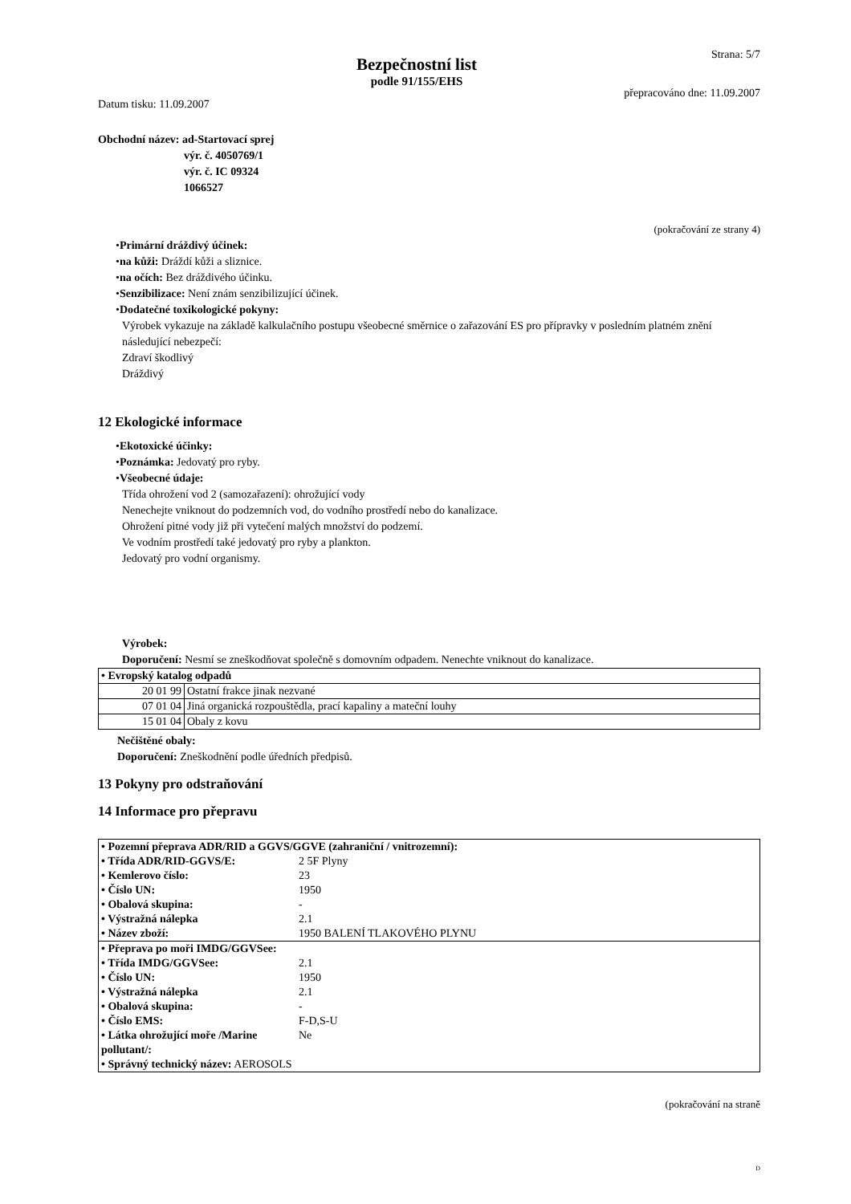Datum tisku: 11.09.2007
Bezpečnostní list
podle 91/155/EHS
Strana: 5/7
přepracováno dne: 11.09.2007
Obchodní název: ad-Startovací sprej
výr. č. 4050769/1
výr. č. IC 09324
1066527
(pokračování ze strany 4)
•Primární dráždivý účinek:
•na kůži: Dráždí kůži a sliznice.
•na očích: Bez dráždivého účinku.
•Senzibilizace: Není znám senzibilizující účinek.
•Dodatečné toxikologické pokyny:
Výrobek vykazuje na základě kalkulačního postupu všeobecné směrnice o zařazování ES pro přípravky v posledním platném znění následující nebezpečí:
Zdraví škodlivý
Dráždivý
12 Ekologické informace
•Ekotoxické účinky:
•Poznámka: Jedovatý pro ryby.
•Všeobecné údaje:
Třída ohrožení vod 2 (samozařazení): ohrožující vody
Nenechejte vniknout do podzemních vod, do vodního prostředí nebo do kanalizace.
Ohrožení pitné vody již při vytečení malých množství do podzemí.
Ve vodním prostředí také jedovatý pro ryby a plankton.
Jedovatý pro vodní organismy.
Výrobek:
Doporučení: Nesmí se zneškodňovat společně s domovním odpadem. Nenechte vniknout do kanalizace.
| • Evropský katalog odpadů | |
| 20 01 99 | Ostatní frakce jinak nezvané |
| 07 01 04 | Jiná organická rozpouštědla, prací kapaliny a mateční louhy |
| 15 01 04 | Obaly z kovu |
Nečištěné obaly:
Doporučení: Zneškodnění podle úředních předpisů.
13 Pokyny pro odstraňování
14 Informace pro přepravu
| • Pozemní přeprava ADR/RID a GGVS/GGVE (zahraniční / vnitrozemní): | |
| • Třída ADR/RID-GGVS/E: | 2 5F Plyny |
| • Kemlerovo číslo: | 23 |
| • Číslo UN: | 1950 |
| • Obalová skupina: | - |
| • Výstražná nálepka | 2.1 |
| • Název zboží: | 1950 BALENÍ TLAKOVÉHO PLYNU |
| • Přeprava po moři IMDG/GGVSee: | |
| • Třída IMDG/GGVSee: | 2.1 |
| • Číslo UN: | 1950 |
| • Výstražná nálepka | 2.1 |
| • Obalová skupina: | - |
| • Číslo EMS: | F-D,S-U |
| • Látka ohrožující moře /Marine pollutant/: | Ne |
| • Správný technický název: AEROSOLS | |
(pokračování na straně
D